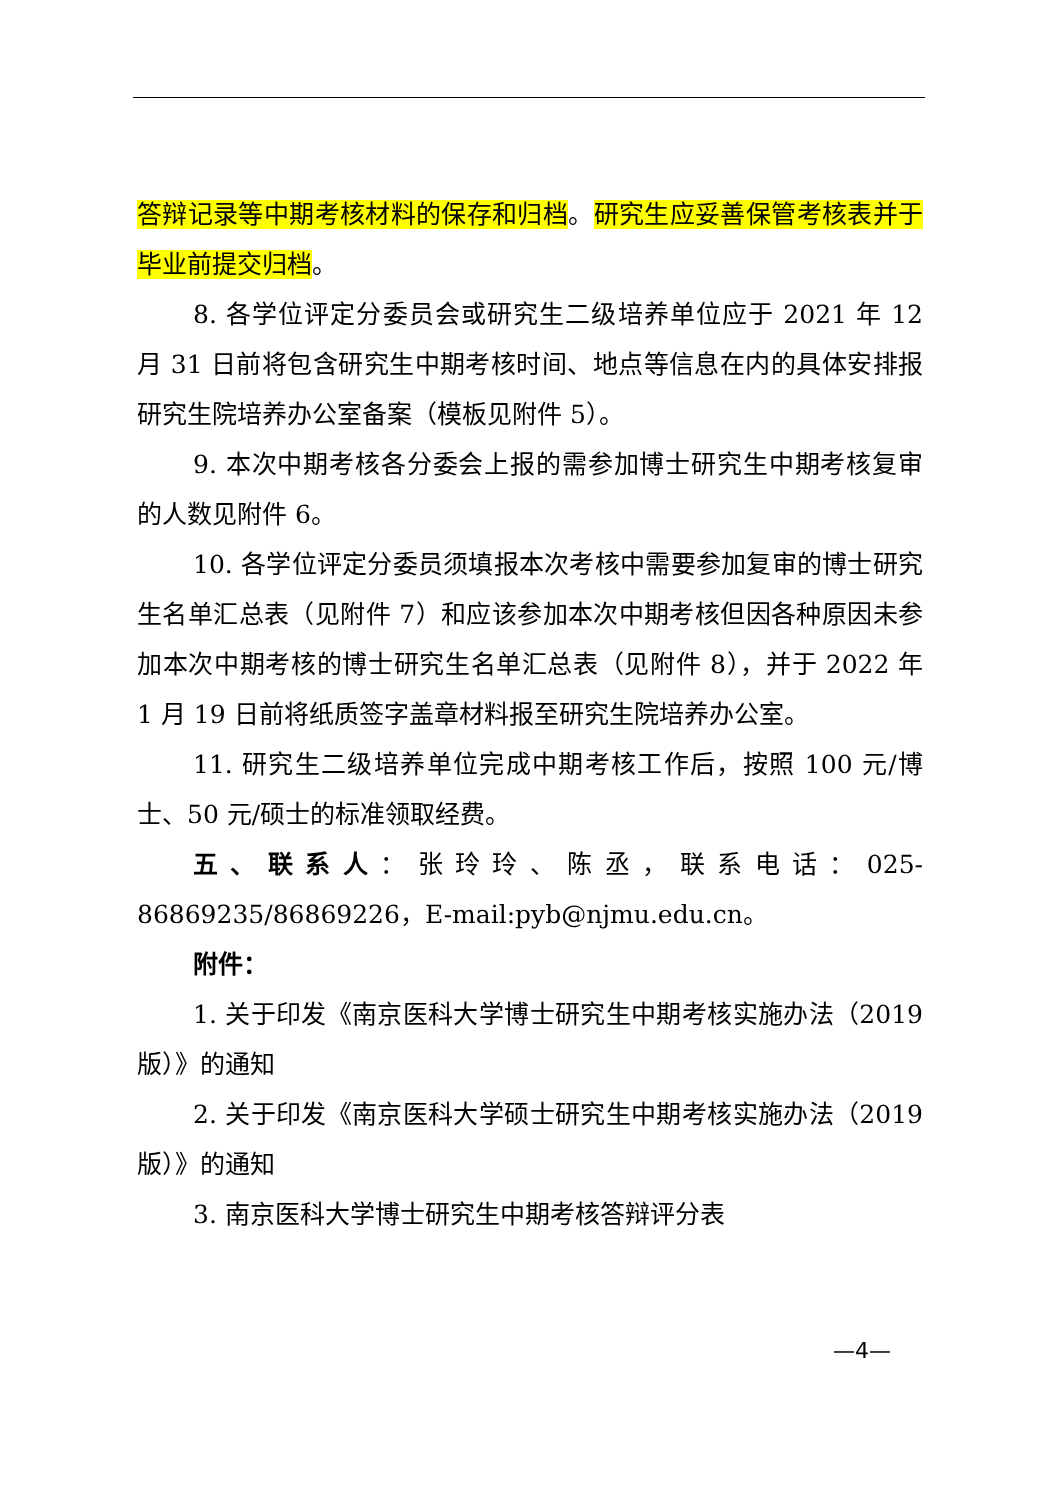答辩记录等中期考核材料的保存和归档。研究生应妥善保管考核表并于毕业前提交归档。
8. 各学位评定分委员会或研究生二级培养单位应于 2021 年 12 月 31 日前将包含研究生中期考核时间、地点等信息在内的具体安排报研究生院培养办公室备案（模板见附件 5）。
9. 本次中期考核各分委会上报的需参加博士研究生中期考核复审的人数见附件 6。
10. 各学位评定分委员须填报本次考核中需要参加复审的博士研究生名单汇总表（见附件 7）和应该参加本次中期考核但因各种原因未参加本次中期考核的博士研究生名单汇总表（见附件 8），并于 2022 年 1 月 19 日前将纸质签字盖章材料报至研究生院培养办公室。
11. 研究生二级培养单位完成中期考核工作后，按照 100 元/博士、50 元/硕士的标准领取经费。
五、联系人：张玲玲、陈丞，联系电话：025-86869235/86869226，E-mail:pyb@njmu.edu.cn。
附件：
1. 关于印发《南京医科大学博士研究生中期考核实施办法（2019 版）》的通知
2. 关于印发《南京医科大学硕士研究生中期考核实施办法（2019 版）》的通知
3. 南京医科大学博士研究生中期考核答辩评分表
—4—